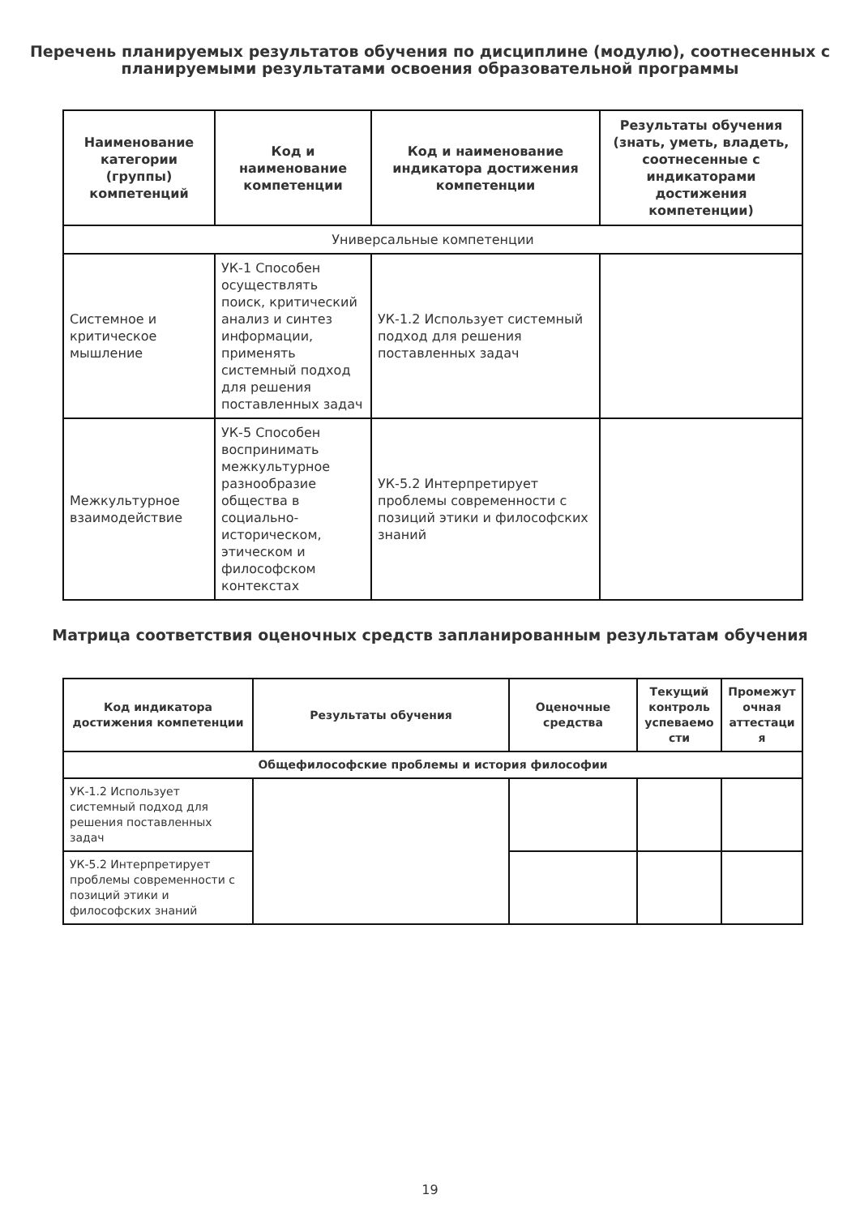Перечень планируемых результатов обучения по дисциплине (модулю), соотнесенных с планируемыми результатами освоения образовательной программы
| Наименование категории (группы) компетенций | Код и наименование компетенции | Код и наименование индикатора достижения компетенции | Результаты обучения (знать, уметь, владеть, соотнесенные с индикаторами достижения компетенции) |
| --- | --- | --- | --- |
| Универсальные компетенции | | | |
| Системное и критическое мышление | УК-1 Способен осуществлять поиск, критический анализ и синтез информации, применять системный подход для решения поставленных задач | УК-1.2 Использует системный подход для решения поставленных задач | |
| Межкультурное взаимодействие | УК-5 Способен воспринимать межкультурное разнообразие общества в социально-историческом, этическом и философском контекстах | УК-5.2 Интерпретирует проблемы современности с позиций этики и философских знаний | |
Матрица соответствия оценочных средств запланированным результатам обучения
| Код индикатора достижения компетенции | Результаты обучения | Оценочные средства | Текущий контроль успеваемо сти | Промежут очная аттестаци я |
| --- | --- | --- | --- | --- |
| Общефилософские проблемы и история философии | | | | |
| УК-1.2 Использует системный подход для решения поставленных задач | | | | |
| УК-5.2 Интерпретирует проблемы современности с позиций этики и философских знаний | | | | |
19